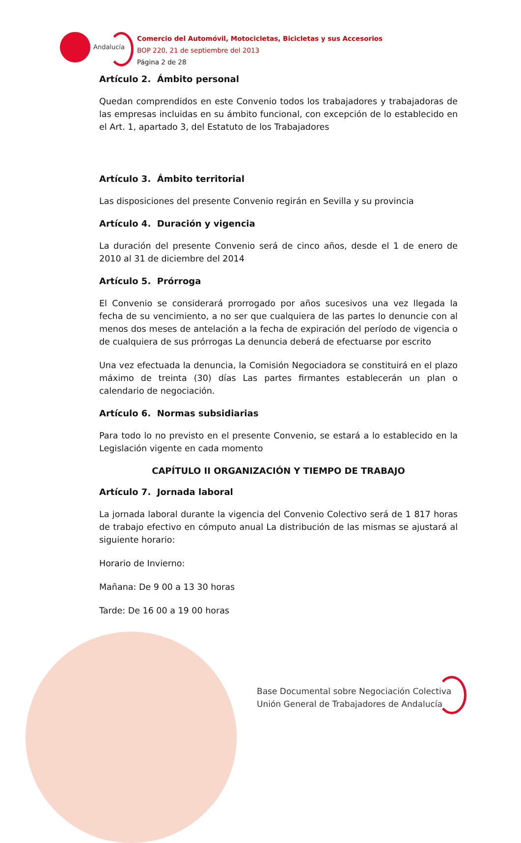Andalucía
Comercio del Automóvil, Motocicletas, Bicicletas y sus Accesorios
BOP 220, 21 de septiembre del 2013
Página 2 de 28
Artículo 2. Ámbito personal
Quedan comprendidos en este Convenio todos los trabajadores y trabajadoras de las empresas incluidas en su ámbito funcional, con excepción de lo establecido en el Art. 1, apartado 3, del Estatuto de los Trabajadores
Artículo 3. Ámbito territorial
Las disposiciones del presente Convenio regirán en Sevilla y su provincia
Artículo 4. Duración y vigencia
La duración del presente Convenio será de cinco años, desde el 1 de enero de 2010 al 31 de diciembre del 2014
Artículo 5. Prórroga
El Convenio se considerará prorrogado por años sucesivos una vez llegada la fecha de su vencimiento, a no ser que cualquiera de las partes lo denuncie con al menos dos meses de antelación a la fecha de expiración del período de vigencia o de cualquiera de sus prórrogas La denuncia deberá de efectuarse por escrito
Una vez efectuada la denuncia, la Comisión Negociadora se constituirá en el plazo máximo de treinta (30) días Las partes firmantes establecerán un plan o calendario de negociación.
Artículo 6. Normas subsidiarias
Para todo lo no previsto en el presente Convenio, se estará a lo establecido en la Legislación vigente en cada momento
CAPÍTULO II ORGANIZACIÓN Y TIEMPO DE TRABAJO
Artículo 7. Jornada laboral
La jornada laboral durante la vigencia del Convenio Colectivo será de 1 817 horas de trabajo efectivo en cómputo anual La distribución de las mismas se ajustará al siguiente horario:
Horario de Invierno:
Mañana: De 9 00 a 13 30 horas
Tarde: De 16 00 a 19 00 horas
Base Documental sobre Negociación Colectiva
Unión General de Trabajadores de Andalucía